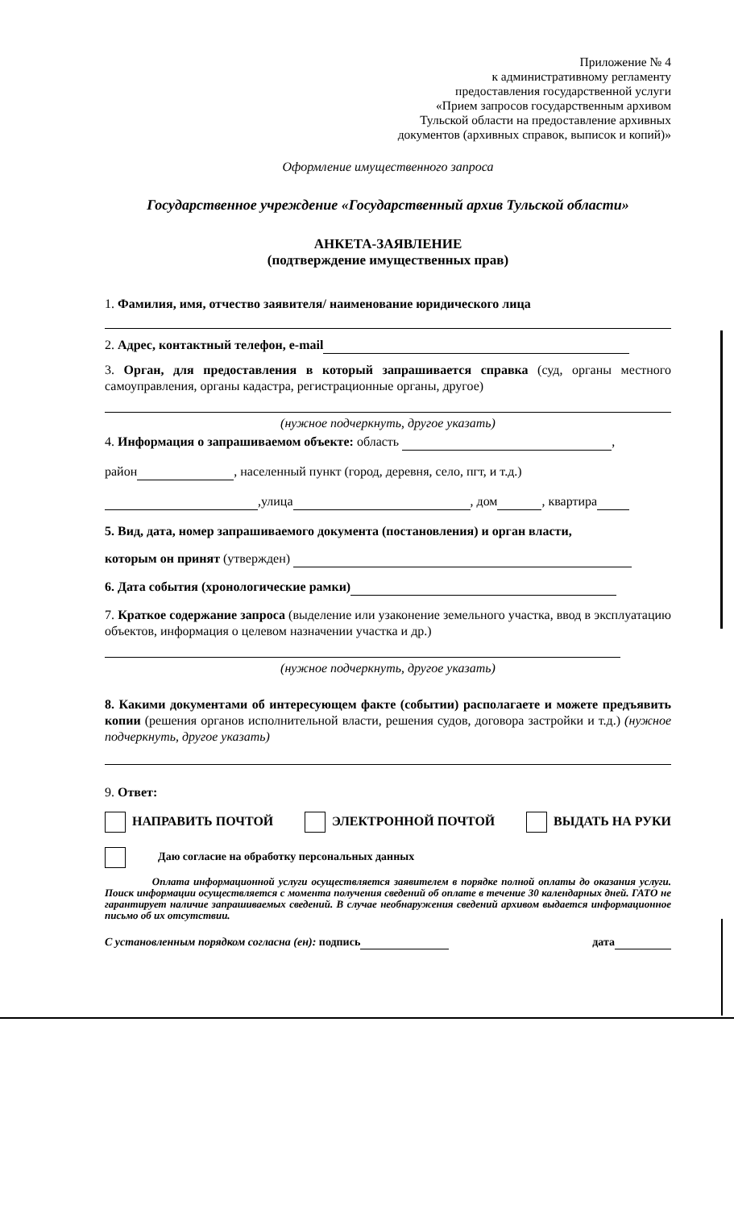Приложение № 4
к административному регламенту
предоставления государственной услуги
«Прием запросов государственным архивом
Тульской области на предоставление архивных
документов (архивных справок, выписок и копий)»
Оформление имущественного запроса
Государственное учреждение «Государственный архив Тульской области»
АНКЕТА-ЗАЯВЛЕНИЕ
(подтверждение имущественных прав)
1. Фамилия, имя, отчество заявителя/ наименование юридического лица
2. Адрес, контактный телефон, e-mail
3. Орган, для предоставления в который запрашивается справка (суд, органы местного самоуправления, органы кадастра, регистрационные органы, другое)
(нужное подчеркнуть, другое указать)
4. Информация о запрашиваемом объекте: область ,
район , населенный пункт (город, деревня, село, пгт, и т.д.)
,улица , дом , квартира
5. Вид, дата, номер запрашиваемого документа (постановления) и орган власти,
которым он принят (утвержден)
6. Дата события (хронологические рамки)
7. Краткое содержание запроса (выделение или узаконение земельного участка, ввод в эксплуатацию объектов, информация о целевом назначении участка и др.)
(нужное подчеркнуть, другое указать)
8. Какими документами об интересующем факте (событии) располагаете и можете предъявить копии (решения органов исполнительной власти, решения судов, договора застройки и т.д.) (нужное подчеркнуть, другое указать)
9. Ответ:
НАПРАВИТЬ ПОЧТОЙ ЭЛЕКТРОННОЙ ПОЧТОЙ ВЫДАТЬ НА РУКИ
Даю согласие на обработку персональных данных
Оплата информационной услуги осуществляется заявителем в порядке полной оплаты до оказания услуги. Поиск информации осуществляется с момента получения сведений об оплате в течение 30 календарных дней. ГАТО не гарантирует наличие запрашиваемых сведений. В случае необнаружения сведений архивом выдается информационное письмо об их отсутствии.
С установленным порядком согласна (ен): подпись дата